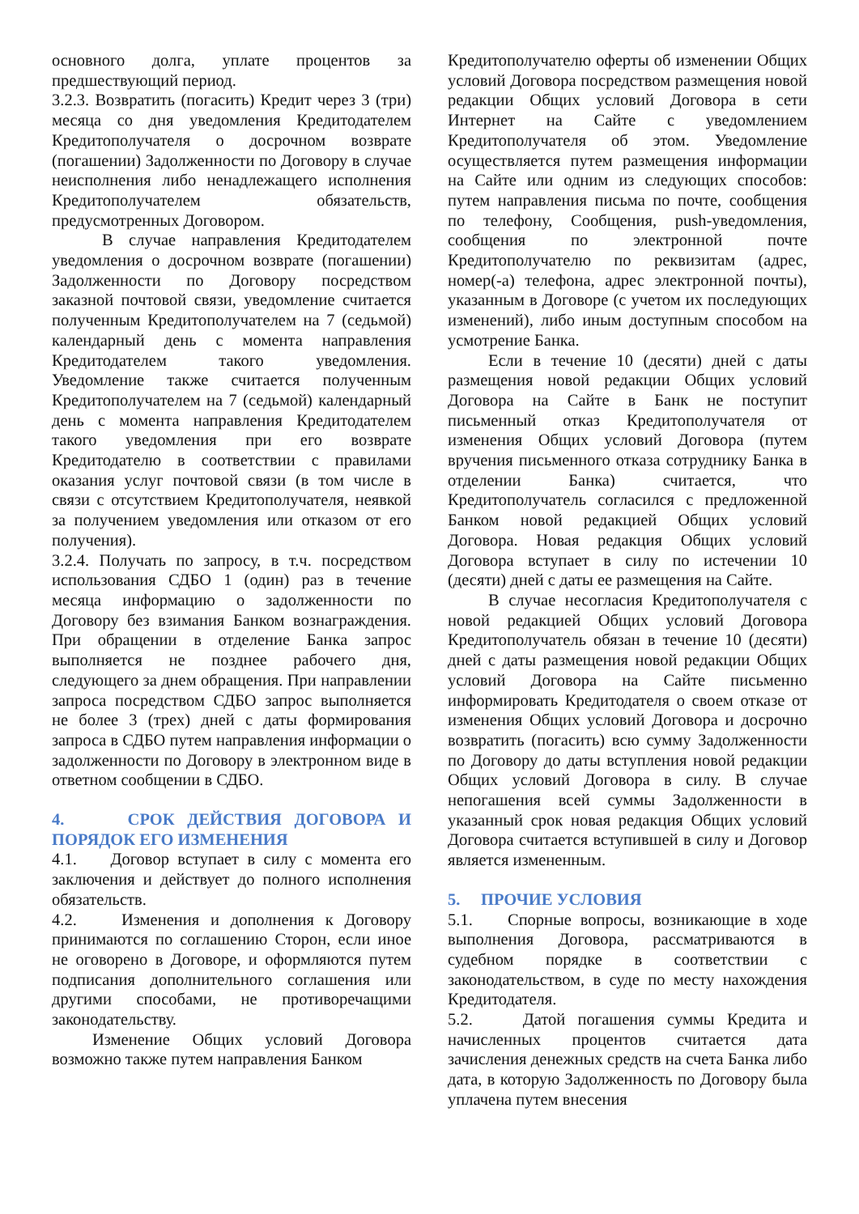основного долга, уплате процентов за предшествующий период.
3.2.3. Возвратить (погасить) Кредит через 3 (три) месяца со дня уведомления Кредитодателем Кредитополучателя о досрочном возврате (погашении) Задолженности по Договору в случае неисполнения либо ненадлежащего исполнения Кредитополучателем обязательств, предусмотренных Договором.
В случае направления Кредитодателем уведомления о досрочном возврате (погашении) Задолженности по Договору посредством заказной почтовой связи, уведомление считается полученным Кредитополучателем на 7 (седьмой) календарный день с момента направления Кредитодателем такого уведомления. Уведомление также считается полученным Кредитополучателем на 7 (седьмой) календарный день с момента направления Кредитодателем такого уведомления при его возврате Кредитодателю в соответствии с правилами оказания услуг почтовой связи (в том числе в связи с отсутствием Кредитополучателя, неявкой за получением уведомления или отказом от его получения).
3.2.4. Получать по запросу, в т.ч. посредством использования СДБО 1 (один) раз в течение месяца информацию о задолженности по Договору без взимания Банком вознаграждения. При обращении в отделение Банка запрос выполняется не позднее рабочего дня, следующего за днем обращения. При направлении запроса посредством СДБО запрос выполняется не более 3 (трех) дней с даты формирования запроса в СДБО путем направления информации о задолженности по Договору в электронном виде в ответном сообщении в СДБО.
4. СРОК ДЕЙСТВИЯ ДОГОВОРА И ПОРЯДОК ЕГО ИЗМЕНЕНИЯ
4.1. Договор вступает в силу с момента его заключения и действует до полного исполнения обязательств.
4.2. Изменения и дополнения к Договору принимаются по соглашению Сторон, если иное не оговорено в Договоре, и оформляются путем подписания дополнительного соглашения или другими способами, не противоречащими законодательству.
Изменение Общих условий Договора возможно также путем направления Банком
Кредитополучателю оферты об изменении Общих условий Договора посредством размещения новой редакции Общих условий Договора в сети Интернет на Сайте с уведомлением Кредитополучателя об этом. Уведомление осуществляется путем размещения информации на Сайте или одним из следующих способов: путем направления письма по почте, сообщения по телефону, Сообщения, push-уведомления, сообщения по электронной почте Кредитополучателю по реквизитам (адрес, номер(-а) телефона, адрес электронной почты), указанным в Договоре (с учетом их последующих изменений), либо иным доступным способом на усмотрение Банка.
Если в течение 10 (десяти) дней с даты размещения новой редакции Общих условий Договора на Сайте в Банк не поступит письменный отказ Кредитополучателя от изменения Общих условий Договора (путем вручения письменного отказа сотруднику Банка в отделении Банка) считается, что Кредитополучатель согласился с предложенной Банком новой редакцией Общих условий Договора. Новая редакция Общих условий Договора вступает в силу по истечении 10 (десяти) дней с даты ее размещения на Сайте.
В случае несогласия Кредитополучателя с новой редакцией Общих условий Договора Кредитополучатель обязан в течение 10 (десяти) дней с даты размещения новой редакции Общих условий Договора на Сайте письменно информировать Кредитодателя о своем отказе от изменения Общих условий Договора и досрочно возвратить (погасить) всю сумму Задолженности по Договору до даты вступления новой редакции Общих условий Договора в силу. В случае непогашения всей суммы Задолженности в указанный срок новая редакция Общих условий Договора считается вступившей в силу и Договор является измененным.
5. ПРОЧИЕ УСЛОВИЯ
5.1. Спорные вопросы, возникающие в ходе выполнения Договора, рассматриваются в судебном порядке в соответствии с законодательством, в суде по месту нахождения Кредитодателя.
5.2. Датой погашения суммы Кредита и начисленных процентов считается дата зачисления денежных средств на счета Банка либо дата, в которую Задолженность по Договору была уплачена путем внесения